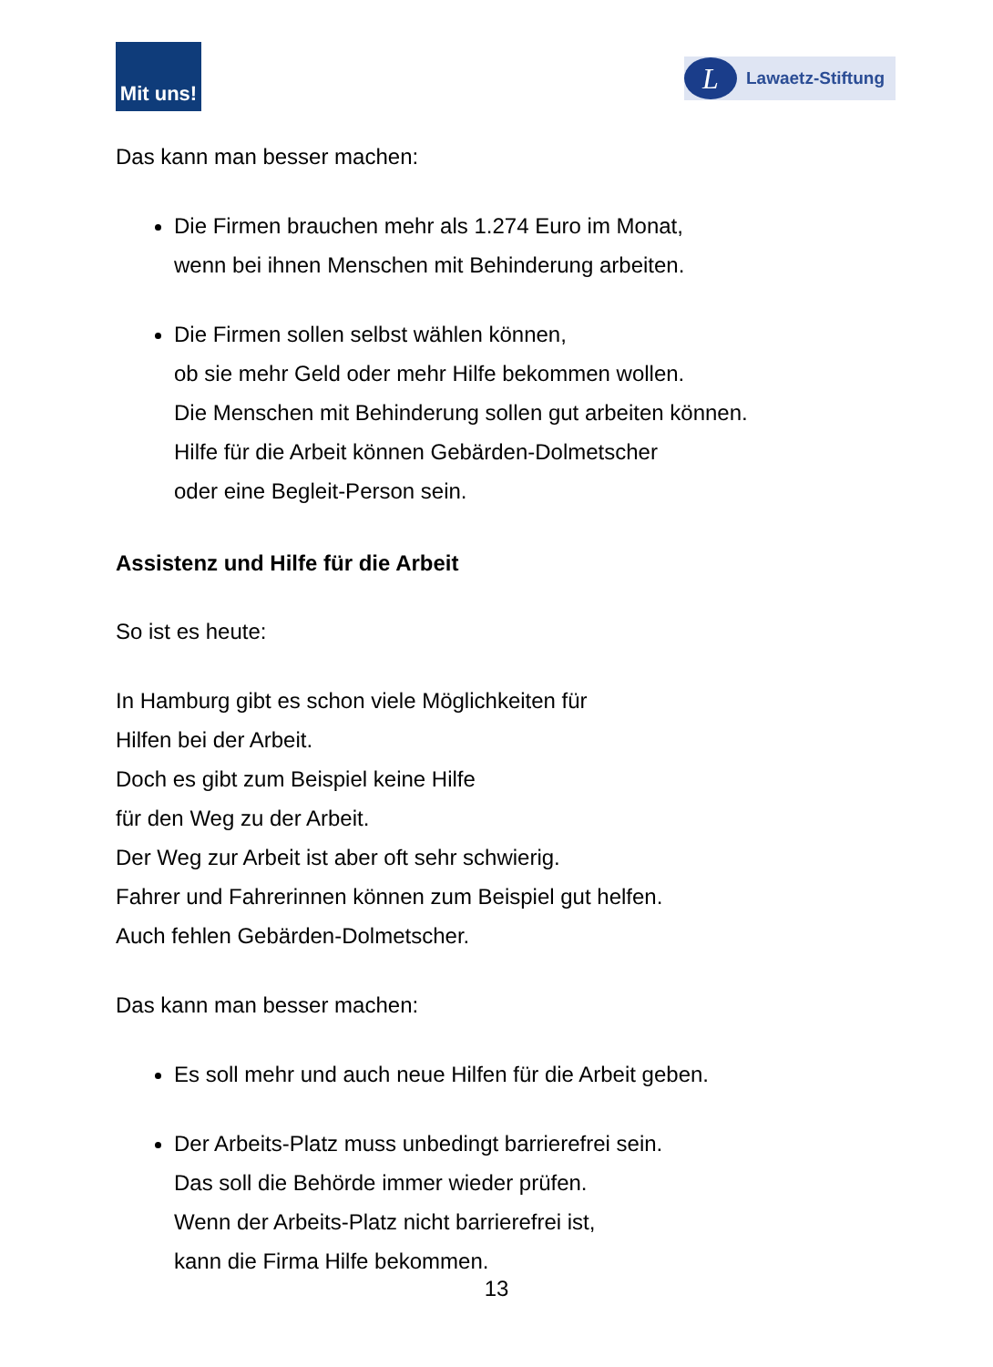Mit uns!
L
Lawaetz-Stiftung
Das kann man besser machen:
Die Firmen brauchen mehr als 1.274 Euro im Monat,
wenn bei ihnen Menschen mit Behinderung arbeiten.
Die Firmen sollen selbst wählen können,
ob sie mehr Geld oder mehr Hilfe bekommen wollen.
Die Menschen mit Behinderung sollen gut arbeiten können.
Hilfe für die Arbeit können Gebärden-Dolmetscher
oder eine Begleit-Person sein.
Assistenz und Hilfe für die Arbeit
So ist es heute:
In Hamburg gibt es schon viele Möglichkeiten für
Hilfen bei der Arbeit.
Doch es gibt zum Beispiel keine Hilfe
für den Weg zu der Arbeit.
Der Weg zur Arbeit ist aber oft sehr schwierig.
Fahrer und Fahrerinnen können zum Beispiel gut helfen.
Auch fehlen Gebärden-Dolmetscher.
Das kann man besser machen:
Es soll mehr und auch neue Hilfen für die Arbeit geben.
Der Arbeits-Platz muss unbedingt barrierefrei sein.
Das soll die Behörde immer wieder prüfen.
Wenn der Arbeits-Platz nicht barrierefrei ist,
kann die Firma Hilfe bekommen.
13